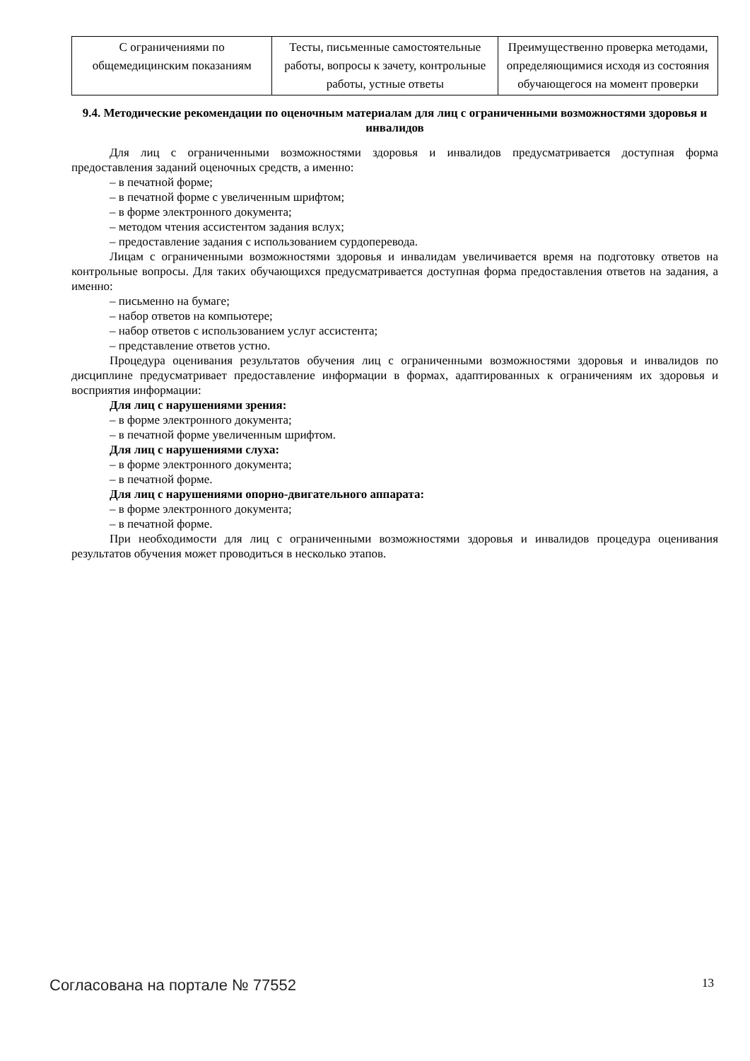| С ограничениями по общемедицинским показаниям | Тесты, письменные самостоятельные работы, вопросы к зачету, контрольные работы, устные ответы | Преимущественно проверка методами, определяющимися исходя из состояния обучающегося на момент проверки |
9.4. Методические рекомендации по оценочным материалам для лиц с ограниченными возможностями здоровья и инвалидов
Для лиц с ограниченными возможностями здоровья и инвалидов предусматривается доступная форма предоставления заданий оценочных средств, а именно:
– в печатной форме;
– в печатной форме с увеличенным шрифтом;
– в форме электронного документа;
– методом чтения ассистентом задания вслух;
– предоставление задания с использованием сурдоперевода.
Лицам с ограниченными возможностями здоровья и инвалидам увеличивается время на подготовку ответов на контрольные вопросы. Для таких обучающихся предусматривается доступная форма предоставления ответов на задания, а именно:
– письменно на бумаге;
– набор ответов на компьютере;
– набор ответов с использованием услуг ассистента;
– представление ответов устно.
Процедура оценивания результатов обучения лиц с ограниченными возможностями здоровья и инвалидов по дисциплине предусматривает предоставление информации в формах, адаптированных к ограничениям их здоровья и восприятия информации:
Для лиц с нарушениями зрения:
– в форме электронного документа;
– в печатной форме увеличенным шрифтом.
Для лиц с нарушениями слуха:
– в форме электронного документа;
– в печатной форме.
Для лиц с нарушениями опорно-двигательного аппарата:
– в форме электронного документа;
– в печатной форме.
При необходимости для лиц с ограниченными возможностями здоровья и инвалидов процедура оценивания результатов обучения может проводиться в несколько этапов.
Согласована на портале № 77552 13